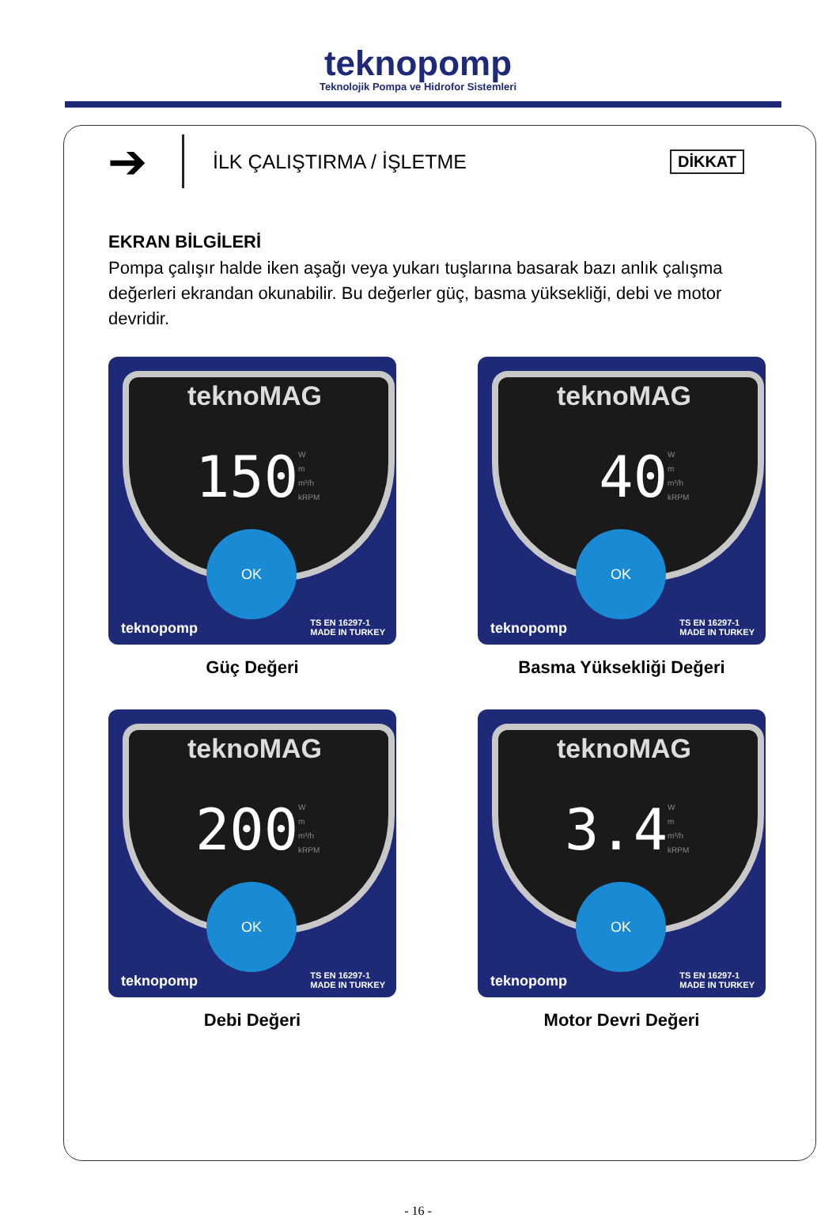teknopomp
Teknolojik Pompa ve Hidrofor Sistemleri
➔
İLK ÇALIŞTIRMA / İŞLETME
DİKKAT
EKRAN BİLGİLERİ
Pompa çalışır halde iken aşağı veya yukarı tuşlarına basarak bazı anlık çalışma değerleri ekrandan okunabilir. Bu değerler güç, basma yüksekliği, debi ve motor devridir.
teknoMAG
150
W
m
m³/h
kRPM
OK
teknopomp
TS EN 16297-1
MADE IN TURKEY
Güç Değeri
teknoMAG
40
W
m
m³/h
kRPM
OK
teknopomp
TS EN 16297-1
MADE IN TURKEY
Basma Yüksekliği Değeri
teknoMAG
200
W
m
m³/h
kRPM
OK
teknopomp
TS EN 16297-1
MADE IN TURKEY
Debi Değeri
teknoMAG
3.4
W
m
m³/h
kRPM
OK
teknopomp
TS EN 16297-1
MADE IN TURKEY
Motor Devri Değeri
- 16 -